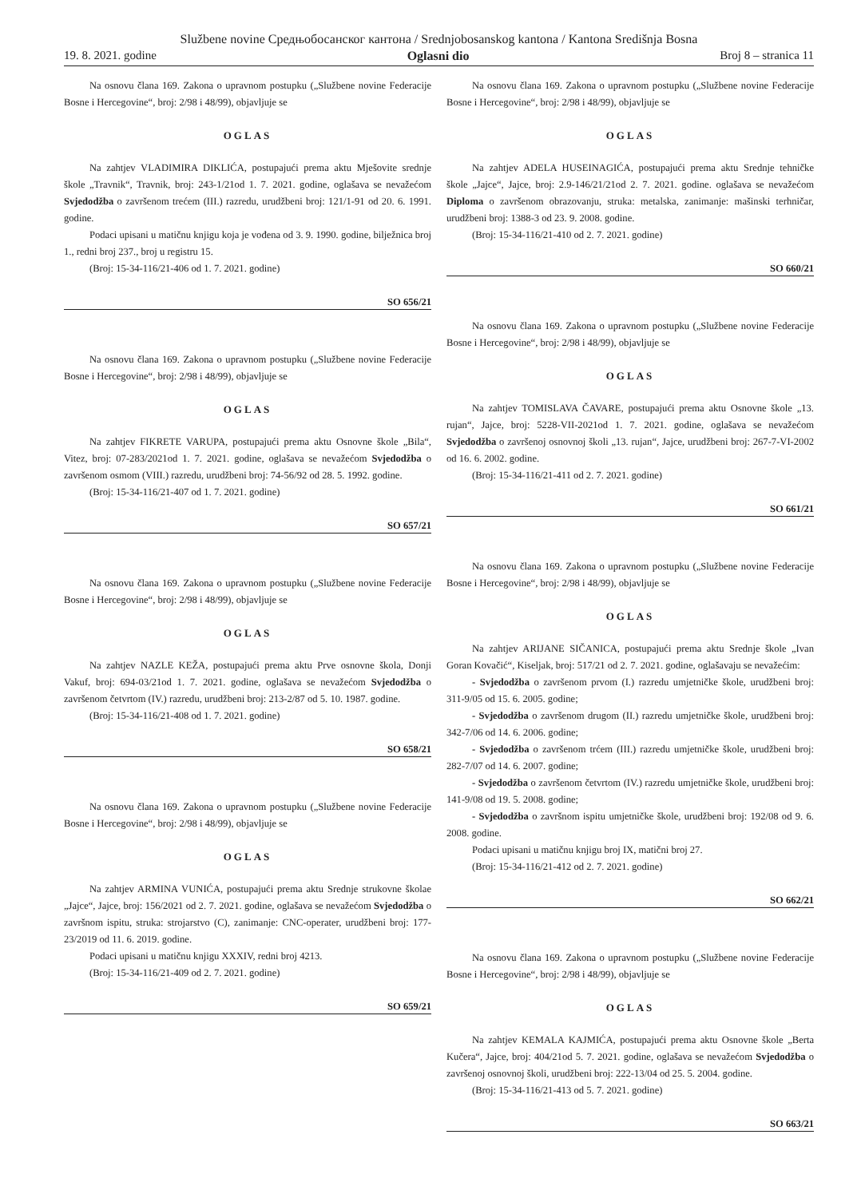Službene novine Средњобосанског кантона / Srednjobosanskog kantona / Kantona Središnja Bosna
19. 8. 2021. godine Oglasni dio Broj 8 – stranica 11
Na osnovu člana 169. Zakona o upravnom postupku („Službene novine Federacije Bosne i Hercegovine“, broj: 2/98 i 48/99), objavljuje se
OGLAS
Na zahtjev VLADIMIRA DIKLIĆA, postupajući prema aktu Mješovite srednje škole „Travnik“, Travnik, broj: 243-1/21od 1. 7. 2021. godine, oglašava se nevažećom Svjedodžba o završenom trećem (III.) razredu, urudžbeni broj: 121/1-91 od 20. 6. 1991. godine.
Podaci upisani u matičnu knjigu koja je vođena od 3. 9. 1990. godine, bilježnica broj 1., redni broj 237., broj u registru 15.
(Broj: 15-34-116/21-406 od 1. 7. 2021. godine)
SO 656/21
Na osnovu člana 169. Zakona o upravnom postupku („Službene novine Federacije Bosne i Hercegovine“, broj: 2/98 i 48/99), objavljuje se
OGLAS
Na zahtjev FIKRETE VARUPA, postupajući prema aktu Osnovne škole „Bila“, Vitez, broj: 07-283/2021od 1. 7. 2021. godine, oglašava se nevažećom Svjedodžba o završenom osmom (VIII.) razredu, urudžbeni broj: 74-56/92 od 28. 5. 1992. godine.
(Broj: 15-34-116/21-407 od 1. 7. 2021. godine)
SO 657/21
Na osnovu člana 169. Zakona o upravnom postupku („Službene novine Federacije Bosne i Hercegovine“, broj: 2/98 i 48/99), objavljuje se
OGLAS
Na zahtjev NAZLE KEŽA, postupajući prema aktu Prve osnovne škola, Donji Vakuf, broj: 694-03/21od 1. 7. 2021. godine, oglašava se nevažećom Svjedodžba o završenom četvrtom (IV.) razredu, urudžbeni broj: 213-2/87 od 5. 10. 1987. godine.
(Broj: 15-34-116/21-408 od 1. 7. 2021. godine)
SO 658/21
Na osnovu člana 169. Zakona o upravnom postupku („Službene novine Federacije Bosne i Hercegovine“, broj: 2/98 i 48/99), objavljuje se
OGLAS
Na zahtjev ARMINA VUNIĆA, postupajući prema aktu Srednje strukovne školae „Jajce“, Jajce, broj: 156/2021 od 2. 7. 2021. godine, oglašava se nevažećom Svjedodžba o završnom ispitu, struka: strojarstvo (C), zanimanje: CNC-operater, urudžbeni broj: 177-23/2019 od 11. 6. 2019. godine.
Podaci upisani u matičnu knjigu XXXIV, redni broj 4213.
(Broj: 15-34-116/21-409 od 2. 7. 2021. godine)
SO 659/21
Na osnovu člana 169. Zakona o upravnom postupku („Službene novine Federacije Bosne i Hercegovine“, broj: 2/98 i 48/99), objavljuje se
OGLAS
Na zahtjev ADELA HUSEINAGIĆA, postupajući prema aktu Srednje tehničke škole „Jajce“, Jajce, broj: 2.9-146/21/21od 2. 7. 2021. godine. oglašava se nevažećom Diploma o završenom obrazovanju, struka: metalska, zanimanje: mašinski terhničar, urudžbeni broj: 1388-3 od 23. 9. 2008. godine.
(Broj: 15-34-116/21-410 od 2. 7. 2021. godine)
SO 660/21
Na osnovu člana 169. Zakona o upravnom postupku („Službene novine Federacije Bosne i Hercegovine“, broj: 2/98 i 48/99), objavljuje se
OGLAS
Na zahtjev TOMISLAVA ČAVARE, postupajući prema aktu Osnovne škole „13. rujan“, Jajce, broj: 5228-VII-2021od 1. 7. 2021. godine, oglašava se nevažećom Svjedodžba o završenoj osnovnoj školi „13. rujan“, Jajce, urudžbeni broj: 267-7-VI-2002 od 16. 6. 2002. godine.
(Broj: 15-34-116/21-411 od 2. 7. 2021. godine)
SO 661/21
Na osnovu člana 169. Zakona o upravnom postupku („Službene novine Federacije Bosne i Hercegovine“, broj: 2/98 i 48/99), objavljuje se
OGLAS
Na zahtjev ARIJANE SIČANICA, postupajući prema aktu Srednje škole „Ivan Goran Kovačić“, Kiseljak, broj: 517/21 od 2. 7. 2021. godine, oglašavaju se nevažećim:
- Svjedodžba o završenom prvom (I.) razredu umjetničke škole, urudžbeni broj: 311-9/05 od 15. 6. 2005. godine;
- Svjedodžba o završenom drugom (II.) razredu umjetničke škole, urudžbeni broj: 342-7/06 od 14. 6. 2006. godine;
- Svjedodžba o završenom trćem (III.) razredu umjetničke škole, urudžbeni broj: 282-7/07 od 14. 6. 2007. godine;
- Svjedodžba o završenom četvrtom (IV.) razredu umjetničke škole, urudžbeni broj: 141-9/08 od 19. 5. 2008. godine;
- Svjedodžba o završnom ispitu umjetničke škole, urudžbeni broj: 192/08 od 9. 6. 2008. godine.
Podaci upisani u matičnu knjigu broj IX, matični broj 27.
(Broj: 15-34-116/21-412 od 2. 7. 2021. godine)
SO 662/21
Na osnovu člana 169. Zakona o upravnom postupku („Službene novine Federacije Bosne i Hercegovine“, broj: 2/98 i 48/99), objavljuje se
OGLAS
Na zahtjev KEMALA KAJMIĆA, postupajući prema aktu Osnovne škole „Berta Kučera“, Jajce, broj: 404/21od 5. 7. 2021. godine, oglašava se nevažećom Svjedodžba o završenoj osnovnoj školi, urudžbeni broj: 222-13/04 od 25. 5. 2004. godine.
(Broj: 15-34-116/21-413 od 5. 7. 2021. godine)
SO 663/21